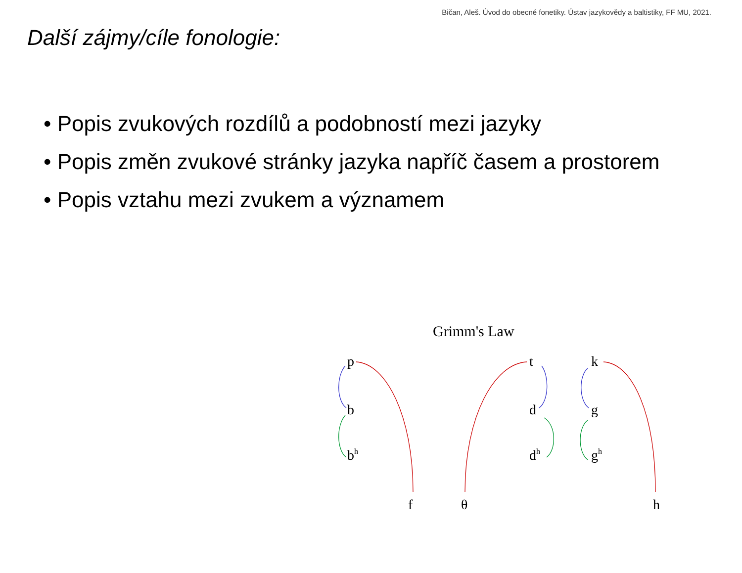Bičan, Aleš. Úvod do obecné fonetiky. Ústav jazykovědy a baltistiky, FF MU, 2021.
Další zájmy/cíle fonologie:
• Popis zvukových rozdílů a podobností mezi jazyky
• Popis změn zvukové stránky jazyka napříč časem a prostorem
• Popis vztahu mezi zvukem a významem
Grimm's Law
p
b
bh
f
θ
t
d
dh
k
g
gh
h